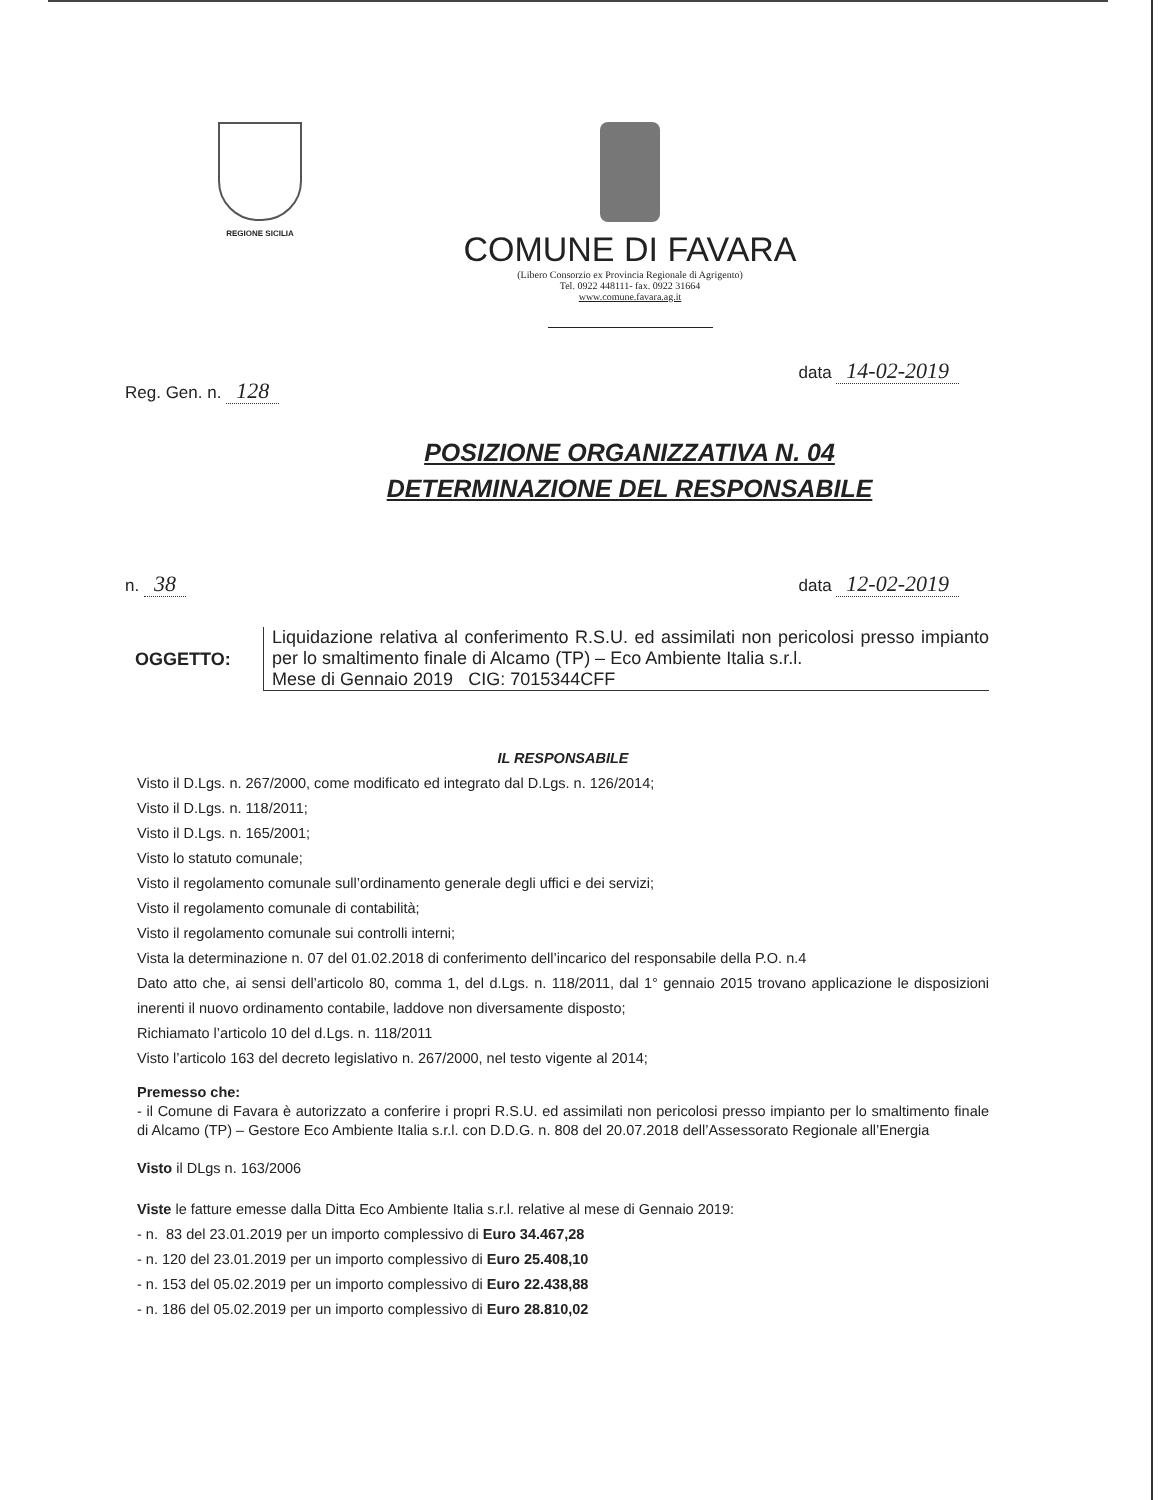REGIONE SICILIA
COMUNE DI FAVARA
(Libero Consorzio ex Provincia Regionale di Agrigento)
Tel. 0922 448111- fax. 0922 31664
www.comune.favara.ag.it
Reg. Gen. n. 128 data 14-02-2019
POSIZIONE ORGANIZZATIVA N. 04
DETERMINAZIONE DEL RESPONSABILE
n. 38 data 12-02-2019
OGGETTO: Liquidazione relativa al conferimento R.S.U. ed assimilati non pericolosi presso impianto per lo smaltimento finale di Alcamo (TP) – Eco Ambiente Italia s.r.l.
Mese di Gennaio 2019 CIG: 7015344CFF
IL RESPONSABILE
Visto il D.Lgs. n. 267/2000, come modificato ed integrato dal D.Lgs. n. 126/2014;
Visto il D.Lgs. n. 118/2011;
Visto il D.Lgs. n. 165/2001;
Visto lo statuto comunale;
Visto il regolamento comunale sull’ordinamento generale degli uffici e dei servizi;
Visto il regolamento comunale di contabilità;
Visto il regolamento comunale sui controlli interni;
Vista la determinazione n. 07 del 01.02.2018 di conferimento dell’incarico del responsabile della P.O. n.4
Dato atto che, ai sensi dell’articolo 80, comma 1, del d.Lgs. n. 118/2011, dal 1° gennaio 2015 trovano applicazione le disposizioni inerenti il nuovo ordinamento contabile, laddove non diversamente disposto;
Richiamato l’articolo 10 del d.Lgs. n. 118/2011
Visto l’articolo 163 del decreto legislativo n. 267/2000, nel testo vigente al 2014;
Premesso che:
- il Comune di Favara è autorizzato a conferire i propri R.S.U. ed assimilati non pericolosi presso impianto per lo smaltimento finale di Alcamo (TP) – Gestore Eco Ambiente Italia s.r.l. con D.D.G. n. 808 del 20.07.2018 dell’Assessorato Regionale all’Energia
Visto il DLgs n. 163/2006
Viste le fatture emesse dalla Ditta Eco Ambiente Italia s.r.l. relative al mese di Gennaio 2019:
- n. 83 del 23.01.2019 per un importo complessivo di Euro 34.467,28
- n. 120 del 23.01.2019 per un importo complessivo di Euro 25.408,10
- n. 153 del 05.02.2019 per un importo complessivo di Euro 22.438,88
- n. 186 del 05.02.2019 per un importo complessivo di Euro 28.810,02